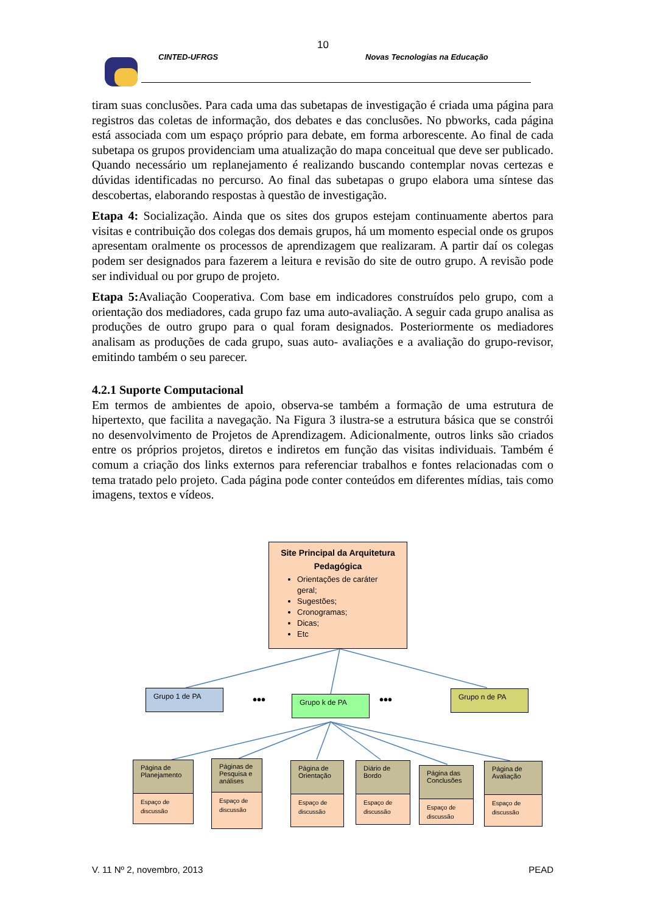10
CINTED-UFRGS Novas Tecnologias na Educação
tiram suas conclusões. Para cada uma das subetapas de investigação é criada uma página para registros das coletas de informação, dos debates e das conclusões. No pbworks, cada página está associada com um espaço próprio para debate, em forma arborescente. Ao final de cada subetapa os grupos providenciam uma atualização do mapa conceitual que deve ser publicado. Quando necessário um replanejamento é realizando buscando contemplar novas certezas e dúvidas identificadas no percurso. Ao final das subetapas o grupo elabora uma síntese das descobertas, elaborando respostas à questão de investigação.
Etapa 4: Socialização. Ainda que os sites dos grupos estejam continuamente abertos para visitas e contribuição dos colegas dos demais grupos, há um momento especial onde os grupos apresentam oralmente os processos de aprendizagem que realizaram. A partir daí os colegas podem ser designados para fazerem a leitura e revisão do site de outro grupo. A revisão pode ser individual ou por grupo de projeto.
Etapa 5: Avaliação Cooperativa. Com base em indicadores construídos pelo grupo, com a orientação dos mediadores, cada grupo faz uma auto-avaliação. A seguir cada grupo analisa as produções de outro grupo para o qual foram designados. Posteriormente os mediadores analisam as produções de cada grupo, suas auto- avaliações e a avaliação do grupo-revisor, emitindo também o seu parecer.
4.2.1 Suporte Computacional
Em termos de ambientes de apoio, observa-se também a formação de uma estrutura de hipertexto, que facilita a navegação. Na Figura 3 ilustra-se a estrutura básica que se constrói no desenvolvimento de Projetos de Aprendizagem. Adicionalmente, outros links são criados entre os próprios projetos, diretos e indiretos em função das visitas individuais. Também é comum a criação dos links externos para referenciar trabalhos e fontes relacionadas com o tema tratado pelo projeto. Cada página pode conter conteúdos em diferentes mídias, tais como imagens, textos e vídeos.
Site Principal da Arquitetura Pedagógica
Orientações de caráter geral;
Sugestões;
Cronogramas;
Dicas;
Etc
Grupo 1 de PA
••• Grupo k de PA ••• Grupo n de PA
Página de Planejamento
Espaço de discussão
Páginas de Pesquisa e análises
Espaço de discussão
Página de Orientação
Espaço de discussão
Diário de Bordo
Espaço de discussão
Página das Conclusões
Espaço de discussão
Página de Avaliação
Espaço de discussão
V. 11 Nº 2, novembro, 2013 PEAD